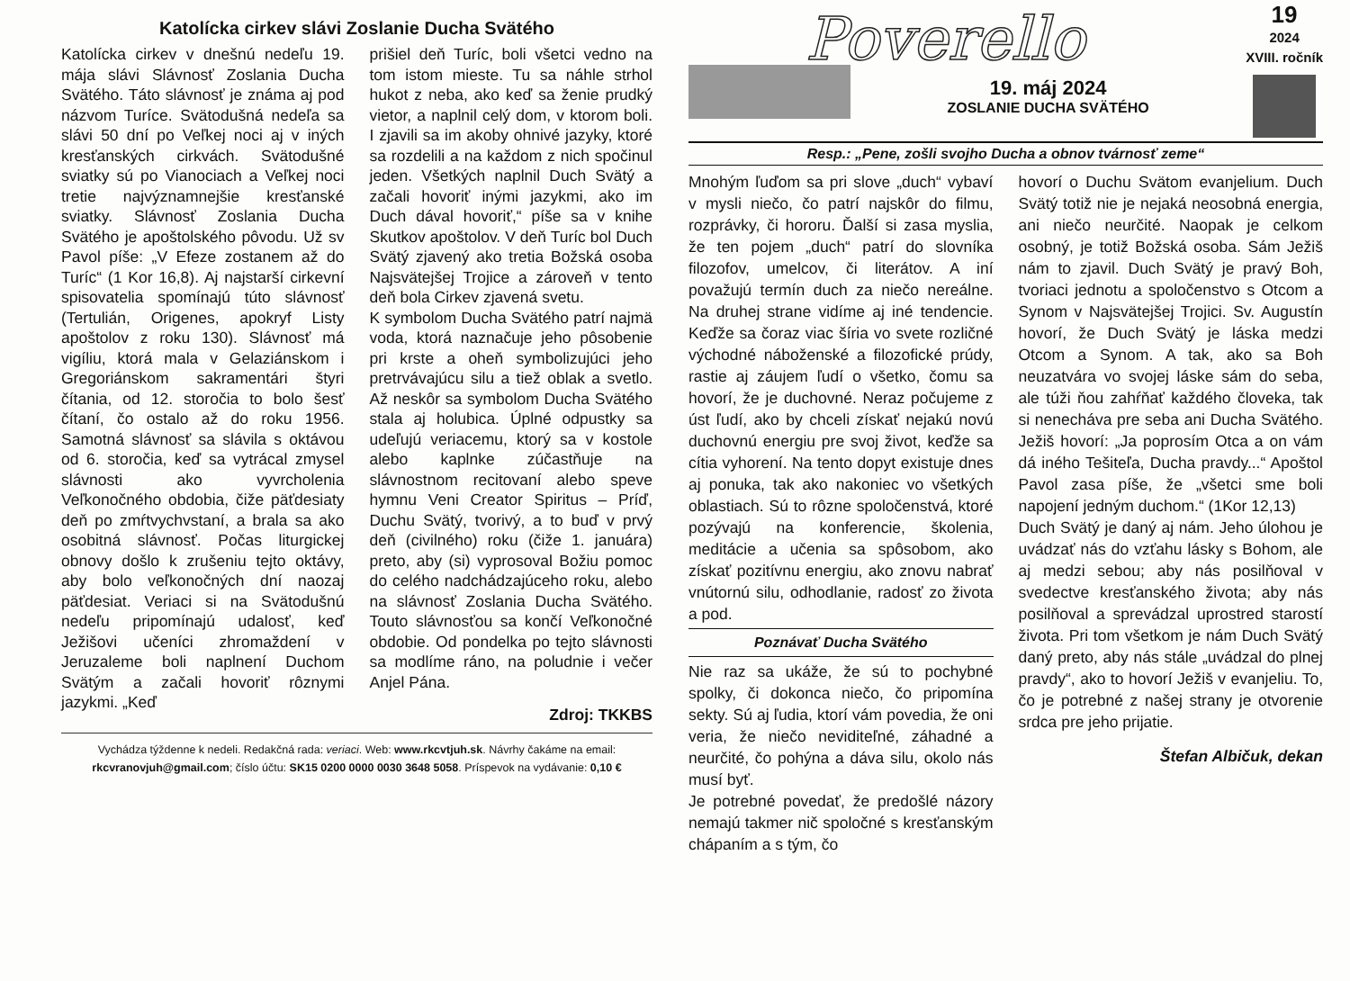Katolícka cirkev slávi Zoslanie Ducha Svätého
Katolícka cirkev v dnešnú nedeľu 19. mája slávi Slávnosť Zoslania Ducha Svätého. Táto slávnosť je známa aj pod názvom Turíce. Svätodušná nedeľa sa slávi 50 dní po Veľkej noci aj v iných kresťanských cirkvách. Svätodušné sviatky sú po Vianociach a Veľkej noci tretie najvýznamnejšie kresťanské sviatky. Slávnosť Zoslania Ducha Svätého je apoštolského pôvodu. Už sv Pavol píše: „V Efeze zostanem až do Turíc“ (1 Kor 16,8). Aj najstarší cirkevní spisovatelia spomínajú túto slávnosť (Tertulián, Origenes, apokryf Listy apoštolov z roku 130). Slávnosť má vigíliu, ktorá mala v Gelaziánskom i Gregoriánskom sakramentári štyri čítania, od 12. storočia to bolo šesť čítaní, čo ostalo až do roku 1956. Samotná slávnosť sa slávila s oktávou od 6. storočia, keď sa vytrácal zmysel slávnosti ako vyvrcholenia Veľkonočného obdobia, čiže päťdesiaty deň po zmŕtvychvstaní, a brala sa ako osobitná slávnosť. Počas liturgickej obnovy došlo k zrušeniu tejto oktávy, aby bolo veľkonočných dní naozaj päťdesiat. Veriaci si na Svätodušnú nedeľu pripomínajú udalosť, keď Ježišovi učeníci zhromaždení v Jeruzaleme boli naplnení Duchom Svätým a začali hovoriť rôznymi jazykmi. „Keď
prišiel deň Turíc, boli všetci vedno na tom istom mieste. Tu sa náhle strhol hukot z neba, ako keď sa ženie prudký vietor, a naplnil celý dom, v ktorom boli. I zjavili sa im akoby ohnivé jazyky, ktoré sa rozdelili a na každom z nich spočinul jeden. Všetkých naplnil Duch Svätý a začali hovoriť inými jazykmi, ako im Duch dával hovoriť,“ píše sa v knihe Skutkov apoštolov. V deň Turíc bol Duch Svätý zjavený ako tretia Božská osoba Najsvätejšej Trojice a zároveň v tento deň bola Cirkev zjavená svetu.
K symbolom Ducha Svätého patrí najmä voda, ktorá naznačuje jeho pôsobenie pri krste a oheň symbolizujúci jeho pretrvávajúcu silu a tiež oblak a svetlo. Až neskôr sa symbolom Ducha Svätého stala aj holubica. Úplné odpustky sa udeľujú veriacemu, ktorý sa v kostole alebo kaplnke zúčastňuje na slávnostnom recitovaní alebo speve hymnu Veni Creator Spiritus – Príď, Duchu Svätý, tvorivý, a to buď v prvý deň (civilného) roku (čiže 1. januára) preto, aby (si) vyprosoval Božiu pomoc do celého nadchádzajúceho roku, alebo na slávnosť Zoslania Ducha Svätého. Touto slávnosťou sa končí Veľkonočné obdobie. Od pondelka po tejto slávnosti sa modlíme ráno, na poludnie i večer Anjel Pána.
Zdroj: TKKBS
Vychádza týždenne k nedeli. Redakčná rada: veriaci. Web: www.rkcvtjuh.sk. Návrhy čakáme na email:
rkcvranovjuh@gmail.com; číslo účtu: SK15 0200 0000 0030 3648 5058. Príspevok na vydávanie: 0,10 €
Poverello
19. máj 2024
ZOSLANIE DUCHA SVÄTÉHO
19
2024
XVIII. ročník
Resp.: „Pene, zošli svojho Ducha a obnov tvárnosť zeme“
Mnohým ľuďom sa pri slove „duch“ vybaví v mysli niečo, čo patrí najskôr do filmu, rozprávky, či hororu. Ďalší si zasa myslia, že ten pojem „duch“ patrí do slovníka filozofov, umelcov, či literátov. A iní považujú termín duch za niečo nereálne. Na druhej strane vidíme aj iné tendencie. Keďže sa čoraz viac šíria vo svete rozličné východné náboženské a filozofické prúdy, rastie aj záujem ľudí o všetko, čomu sa hovorí, že je duchovné. Neraz počujeme z úst ľudí, ako by chceli získať nejakú novú duchovnú energiu pre svoj život, keďže sa cítia vyhorení. Na tento dopyt existuje dnes aj ponuka, tak ako nakoniec vo všetkých oblastiach. Sú to rôzne spoločenstvá, ktoré pozývajú na konferencie, školenia, meditácie a učenia sa spôsobom, ako získať pozitívnu energiu, ako znovu nabrať vnútornú silu, odhodlanie, radosť zo života a pod.
Poznávať Ducha Svätého
Nie raz sa ukáže, že sú to pochybné spolky, či dokonca niečo, čo pripomína sekty. Sú aj ľudia, ktorí vám povedia, že oni veria, že niečo neviditeľné, záhadné a neurčité, čo pohýna a dáva silu, okolo nás musí byť.
Je potrebné povedať, že predošlé názory nemajú takmer nič spoločné s kresťanským chápaním a s tým, čo
hovorí o Duchu Svätom evanjelium. Duch Svätý totiž nie je nejaká neosobná energia, ani niečo neurčité. Naopak je celkom osobný, je totiž Božská osoba. Sám Ježiš nám to zjavil. Duch Svätý je pravý Boh, tvoriaci jednotu a spoločenstvo s Otcom a Synom v Najsvätejšej Trojici. Sv. Augustín hovorí, že Duch Svätý je láska medzi Otcom a Synom. A tak, ako sa Boh neuzatvára vo svojej láske sám do seba, ale túži ňou zahŕňať každého človeka, tak si nenecháva pre seba ani Ducha Svätého. Ježiš hovorí: „Ja poprosím Otca a on vám dá iného Tešiteľa, Ducha pravdy...“ Apoštol Pavol zasa píše, že „všetci sme boli napojení jedným duchom.“ (1Kor 12,13)
Duch Svätý je daný aj nám. Jeho úlohou je uvádzať nás do vzťahu lásky s Bohom, ale aj medzi sebou; aby nás posilňoval v svedectve kresťanského života; aby nás posilňoval a sprevádzal uprostred starostí života. Pri tom všetkom je nám Duch Svätý daný preto, aby nás stále „uvádzal do plnej pravdy“, ako to hovorí Ježiš v evanjeliu. To, čo je potrebné z našej strany je otvorenie srdca pre jeho prijatie.
Štefan Albičuk, dekan